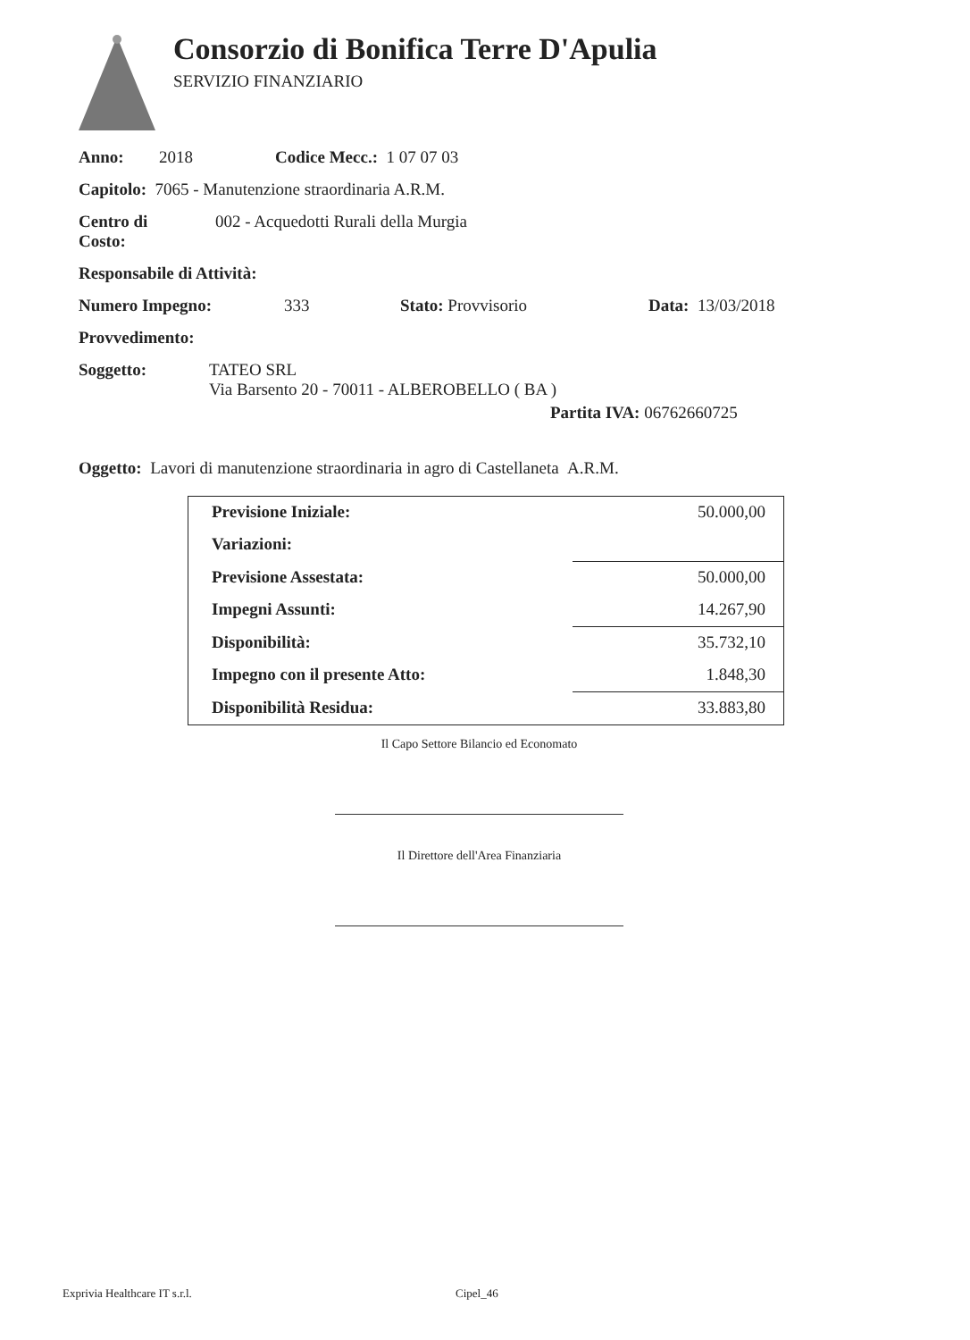Consorzio di Bonifica Terre D'Apulia
SERVIZIO FINANZIARIO
Anno: 2018 Codice Mecc.: 1 07 07 03
Capitolo: 7065 - Manutenzione straordinaria A.R.M.
Centro di
Costo: 002 - Acquedotti Rurali della Murgia
Responsabile di Attività:
Numero Impegno: 333 Stato: Provvisorio Data: 13/03/2018
Provvedimento:
Soggetto: TATEO SRL
Via Barsento 20 - 70011 - ALBEROBELLO ( BA )
Partita IVA: 06762660725
Oggetto: Lavori di manutenzione straordinaria in agro di Castellaneta A.R.M.
| Previsione Iniziale: | 50.000,00 |
| Variazioni: | |
| Previsione Assestata: | 50.000,00 |
| Impegni Assunti: | 14.267,90 |
| Disponibilità: | 35.732,10 |
| Impegno con il presente Atto: | 1.848,30 |
| Disponibilità Residua: | 33.883,80 |
Il Capo Settore Bilancio ed Economato
Il Direttore dell'Area Finanziaria
Exprivia Healthcare IT s.r.l. Cipel_46